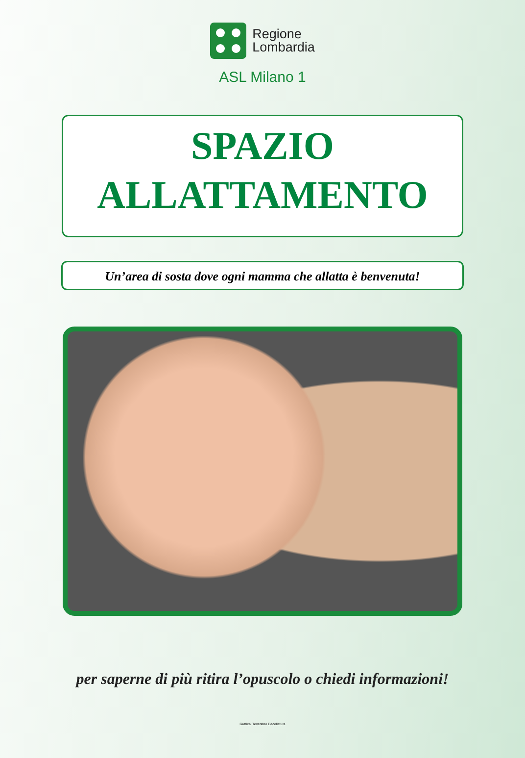Regione
Lombardia
ASL Milano 1
SPAZIO
ALLATTAMENTO
Un’area di sosta dove ogni mamma che allatta è benvenuta!
per saperne di più ritira l’opuscolo o chiedi informazioni!
Grafica Reventino Decollatura